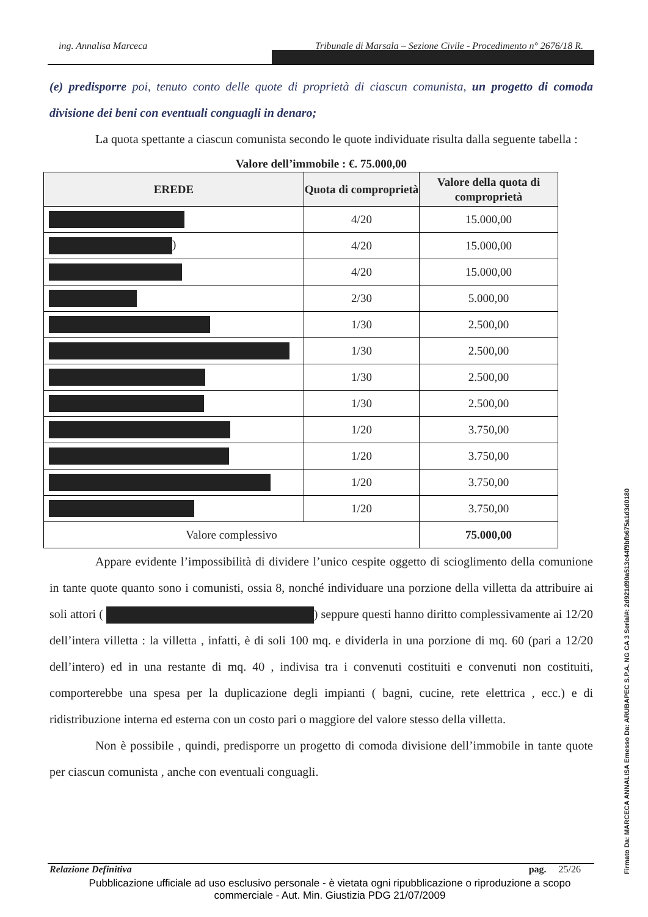ing. Annalisa Marceca Tribunale di Marsala – Sezione Civile - Procedimento n° 2676/18 R.
(e) predisporre poi, tenuto conto delle quote di proprietà di ciascun comunista, un progetto di comoda divisione dei beni con eventuali conguagli in denaro;
La quota spettante a ciascun comunista secondo le quote individuate risulta dalla seguente tabella :
Valore dell’immobile : €. 75.000,00
| EREDE | Quota di comproprietà | Valore della quota di comproprietà |
| --- | --- | --- |
| | 4/20 | 15.000,00 |
| ) | 4/20 | 15.000,00 |
| | 4/20 | 15.000,00 |
| | 2/30 | 5.000,00 |
| | 1/30 | 2.500,00 |
| | 1/30 | 2.500,00 |
| | 1/30 | 2.500,00 |
| | 1/30 | 2.500,00 |
| | 1/20 | 3.750,00 |
| | 1/20 | 3.750,00 |
| | 1/20 | 3.750,00 |
| | 1/20 | 3.750,00 |
| Valore complessivo | | 75.000,00 |
Appare evidente l’impossibilità di dividere l’unico cespite oggetto di scioglimento della comunione in tante quote quanto sono i comunisti, ossia 8, nonché individuare una porzione della villetta da attribuire ai soli attori ( ) seppure questi hanno diritto complessivamente ai 12/20 dell’intera villetta : la villetta , infatti, è di soli 100 mq. e dividerla in una porzione di mq. 60 (pari a 12/20 dell’intero) ed in una restante di mq. 40 , indivisa tra i convenuti costituiti e convenuti non costituiti, comporterebbe una spesa per la duplicazione degli impianti ( bagni, cucine, rete elettrica , ecc.) e di ridistribuzione interna ed esterna con un costo pari o maggiore del valore stesso della villetta.
Non è possibile , quindi, predisporre un progetto di comoda divisione dell’immobile in tante quote per ciascun comunista , anche con eventuali conguagli.
Relazione Definitiva pag. 25/26
Pubblicazione ufficiale ad uso esclusivo personale - è vietata ogni ripubblicazione o riproduzione a scopo commerciale - Aut. Min. Giustizia PDG 21/07/2009
Firmato Da: MARCECA ANNALISA Emesso Da: ARUBAPEC S.P.A. NG CA 3 Serial#: 2d921d90a513c44f9bfb675a1d3d0180